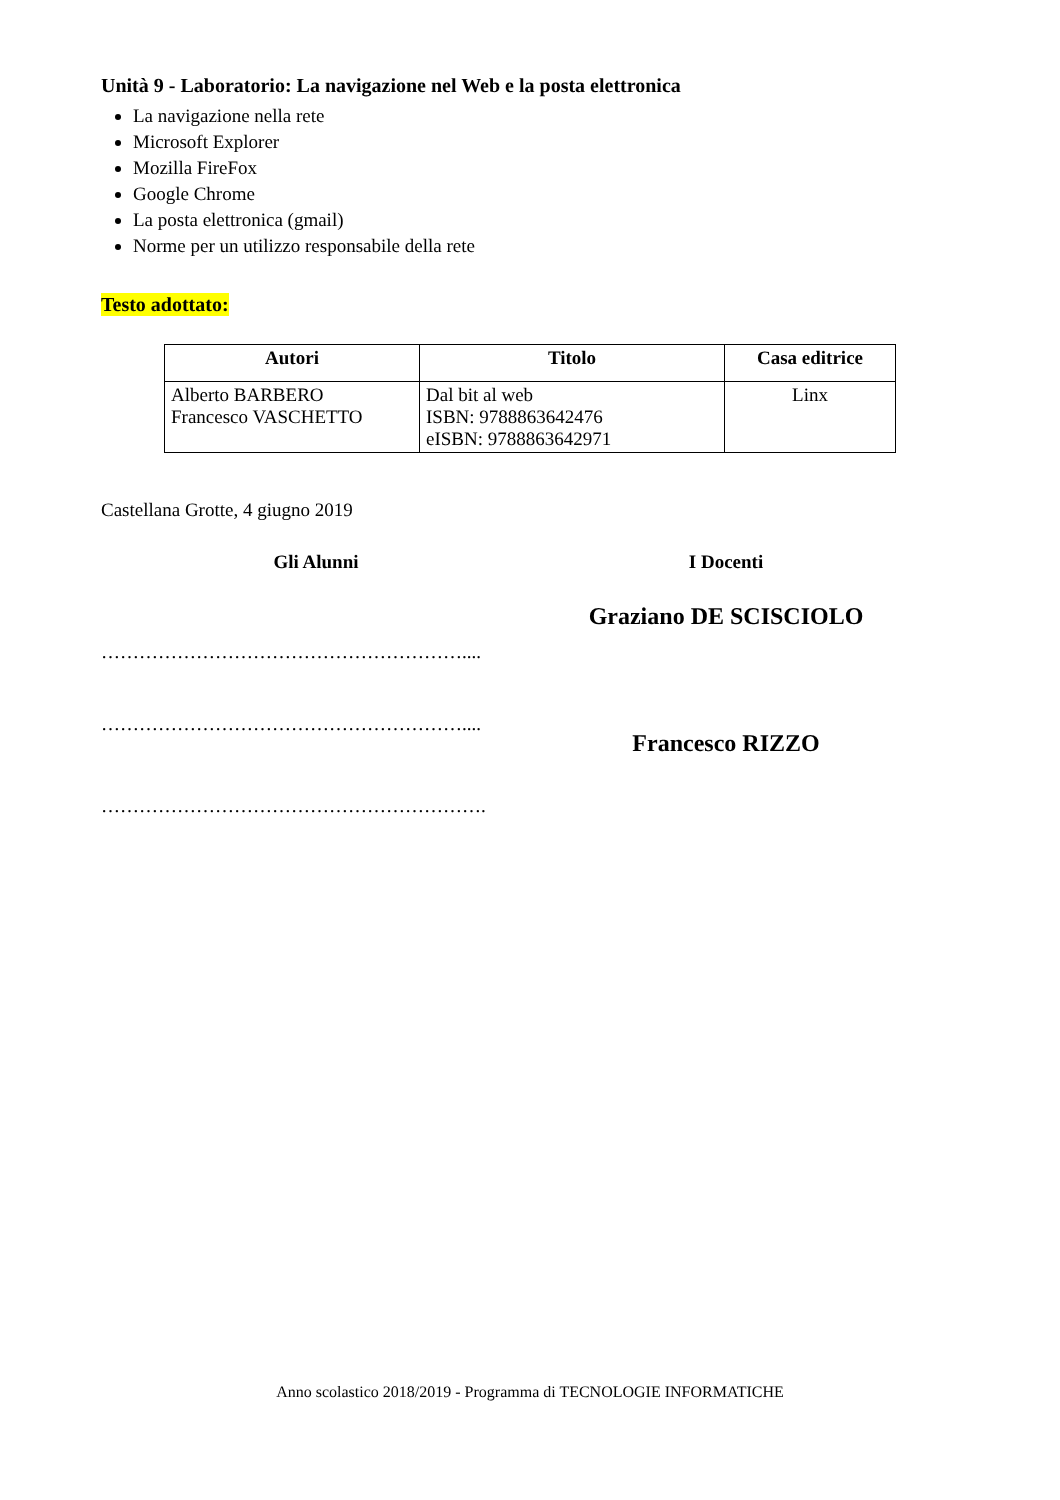Unità 9 - Laboratorio: La navigazione nel Web e la posta elettronica
La navigazione nella rete
Microsoft Explorer
Mozilla FireFox
Google Chrome
La posta elettronica (gmail)
Norme per un utilizzo responsabile della rete
Testo adottato:
| Autori | Titolo | Casa editrice |
| --- | --- | --- |
| Alberto BARBERO Francesco VASCHETTO | Dal bit al web ISBN: 9788863642476 eISBN: 9788863642971 | Linx |
Castellana Grotte, 4 giugno 2019
Gli Alunni
…………………………………………………....
…………………………………………………....
…………………………………………………….
I Docenti
Graziano DE SCISCIOLO
Francesco RIZZO
Anno scolastico 2018/2019 - Programma di TECNOLOGIE INFORMATICHE